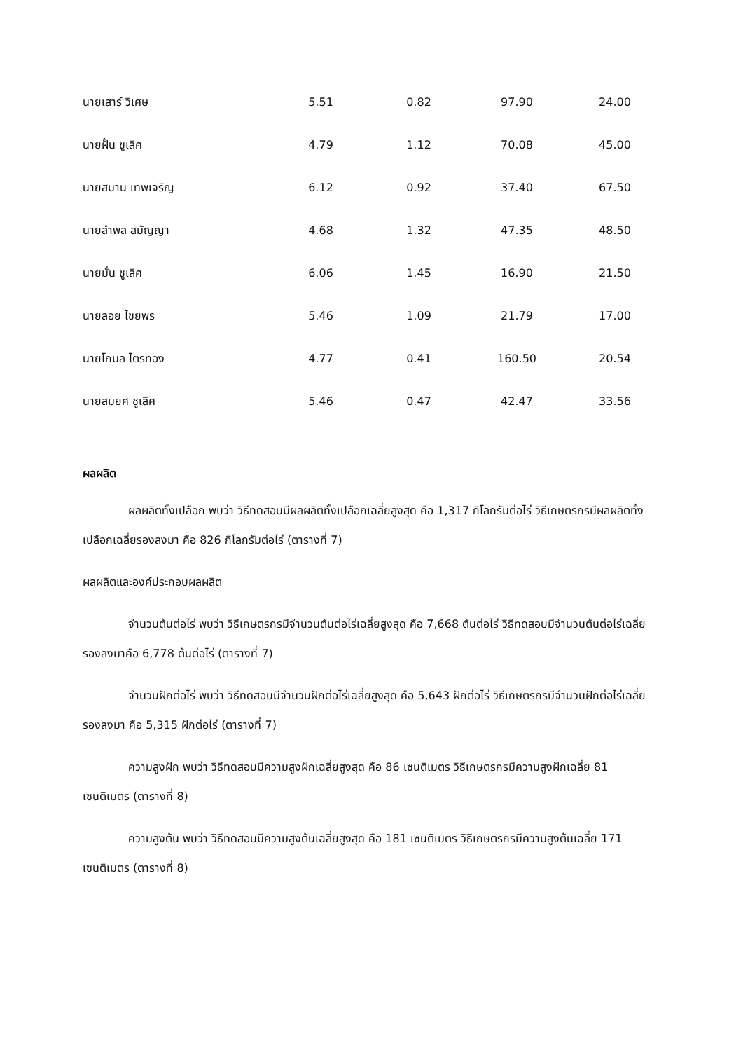| นายเสาร์ วิเศษ | 5.51 | 0.82 | 97.90 | 24.00 |
| นายฝั้น ชูเลิศ | 4.79 | 1.12 | 70.08 | 45.00 |
| นายสมาน เทพเจริญ | 6.12 | 0.92 | 37.40 | 67.50 |
| นายลำพล สมัญญา | 4.68 | 1.32 | 47.35 | 48.50 |
| นายมั่น ชูเลิศ | 6.06 | 1.45 | 16.90 | 21.50 |
| นายลอย ไชยพร | 5.46 | 1.09 | 21.79 | 17.00 |
| นายโกมล ไตรทอง | 4.77 | 0.41 | 160.50 | 20.54 |
| นายสมยศ ชูเลิศ | 5.46 | 0.47 | 42.47 | 33.56 |
ผลผลิต
ผลผลิตทั้งเปลือก พบว่า วิธีทดสอบมีผลผลิตทั้งเปลือกเฉลี่ยสูงสุด คือ 1,317 กิโลกรัมต่อไร่ วิธีเกษตรกรมีผลผลิตทั้งเปลือกเฉลี่ยรองลงมา คือ 826 กิโลกรัมต่อไร่ (ตารางที่ 7)
ผลผลิตและองค์ประกอบผลผลิต
จำนวนต้นต่อไร่ พบว่า วิธีเกษตรกรมีจำนวนต้นต่อไร่เฉลี่ยสูงสุด คือ 7,668 ต้นต่อไร่ วิธีทดสอบมีจำนวนต้นต่อไร่เฉลี่ยรองลงมาคือ 6,778 ต้นต่อไร่ (ตารางที่ 7)
จำนวนฝักต่อไร่ พบว่า วิธีทดสอบมีจำนวนฝักต่อไร่เฉลี่ยสูงสุด คือ 5,643 ฝักต่อไร่ วิธีเกษตรกรมีจำนวนฝักต่อไร่เฉลี่ยรองลงมา คือ 5,315 ฝักต่อไร่ (ตารางที่ 7)
ความสูงฝัก พบว่า วิธีทดสอบมีความสูงฝักเฉลี่ยสูงสุด คือ 86 เซนติเมตร วิธีเกษตรกรมีความสูงฝักเฉลี่ย 81 เซนติเมตร (ตารางที่ 8)
ความสูงต้น พบว่า วิธีทดสอบมีความสูงต้นเฉลี่ยสูงสุด คือ 181 เซนติเมตร วิธีเกษตรกรมีความสูงต้นเฉลี่ย 171 เซนติเมตร (ตารางที่ 8)